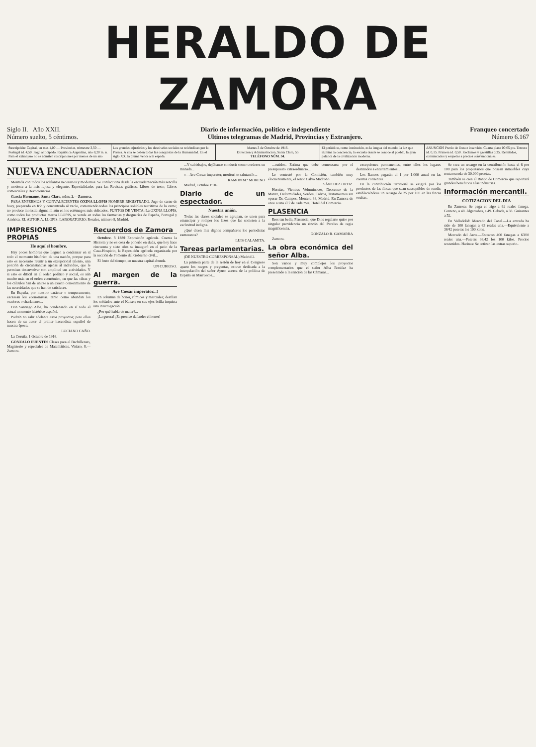HERALDO DE ZAMORA
Siglo II. Año XXII. Diario de información, político e independiente Franqueo concertado
Número suelto, 5 céntimos. Ultimos telegramas de Madrid, Provincias y Extranjero. Número 6.167
Suscripción: Capital, un mes 1,00 — Provincias, trimestre 3,50 — Portugal id. 4,50. Pago anticipado. República Argentina, año 8,20 m. n. Para el extranjero no se admiten suscripciones por menos de un año
Las grandes injusticias y los desniveles sociales se reivindican por la Prensa. A ella se deben todas las conquistas de la Humanidad. En el siglo XX, la pluma vence a la espada.
Martes 3 de Octubre de 1916.
Dirección y Administración, Santa Clara, 55
TELÉFONO NÚM. 34.
El periódico, como institución, es la lengua del mundo, la luz que ilumina la conciencia, la escuela donde se conoce al pueblo, la gran palanca de la civilización moderna.
ANUNCIOS Precio de línea e inserción. Cuarta plana 00,05 pts. Tercera id. 0,15. Primera id. 0,50. Reclamos y gacetillas 0,25. Remitidos, comunicados y esquelas a precios convencionales.
NUEVA ENCUADERNACION
Montada con todos los adelantos necesarios y modernos. Se confecciona desde la encuadernación más sencilla y modesta a la más lujosa y elegante. Especialidades para las Revistas gráficas, Libros de texto, Libros comerciales y Devocionarios.
García Hermanos, Santa Clara, núm. 2.—Zamora.
PARA ENFERMOS Y CONVALECIENTES OXINA LLOPIS NOMBRE REGISTRADO. Jugo de carne de buey, preparado en frío y concentrado al vacío, conteniendo todos los principios solubles nutritivos de la carne; no produce molestia alguna ni aún en los estómagos más delicados. PUNTOS DE VENTA: La OXINA LLOPIS, como todos los productos marca LLOPIS, se vende en todas las farmacias y droguerías de España, Portugal y América. EL AUTOR A. LLOPIS. LABORATORIO: Rosales, número 8, Madrid.
IMPRESIONES PROPIAS
He aquí el hombre.
Hay pocos hombres que lleguen a condensar en sí todo el momento histórico de una nación, porque para esto es necesario reunir a un excepcional talento, una porción de circunstancias ajenas al individuo, que le permitan desenvolver con amplitud sus actividades. Y si esto es difícil en el orden político y social, es aún mucho más en el orden económico, en que las cifras y los cálculos han de unirse a un exacto conocimiento de las necesidades que se han de satisfacer.
En España, por nuestro carácter o temperamento, escasean los economistas, tanto como abundan los oradores o charlatanes...
Don Santiago Alba, ha condensado en sí todo el actual momento histórico español.
Podrán no salir adelante estos proyectos; pero ellos hacen de su autor el primer hacendista español de nuestra época.
LUCIANO CAÑO.
La Coruña, 1 Octubre de 1916.
GONZALO FUENTES Clases para el Bachillerato, Magisterio y especiales de Matemáticas. Viriato, 8.—Zamora.
Recuerdos de Zamora
Octubre. 3 1889 Exposición agrícola. Cuenta la Historia y no es cosa de ponerlo en duda, que hoy hace cincuenta y siete años se inauguró en el patio de la Casa-Hospicio, la Exposición agrícola organizada por la sección de Fomento del Gobierno civil...
El fruto del tiempo, en nuestra capital abunda.
UN CURIOSO.
Al margen de la guerra.
Ave Cœsar imperator...!
En columna de honor, rítmicos y marciales; desfilan los soldados ante el Kaiser; en sus ojos brilla inquieta una interrogación...
¿Por qué había de matar?...
¡La guerra! ¡Es preciso defender el honor!
...Y cabizbajos, dejábanse conducir como corderos en manada...
«—Ave Cœsar imperator, morituri te salutant!»...
RAMON M.ª MORENO
Madrid, Octubre 1916.
Diario de un espectador.
Nuestra unión.
Todas las clases sociales se agrupan, se unen para emancipar y romper los lazos que las someten a la esclavitud indigna.
¿Qué dicen mis dignos compañeros los periodistas zamoranos?
LUIS CALAMITA.
Tareas parlamentarias.
(DE NUESTRO CORRESPONSAL) Madrid 2.
La primera parte de la sesión de hoy en el Congreso aparte los ruegos y preguntas, estuvo dedicada a la interpelación del señor Ayuso acerca de la política de España en Marruecos...
...cutidos. Estima que debe comenzarse por el presupuesto extraordinario...
Le contestó por la Comisión, también muy elocuentemente, el señor Calvo Madroño.
SÁNCHEZ ORTIZ.
Hernias, Vientres Voluminosos, Descenso de la Matriz, Deformidades, Sordos, Calvos, Tratamientos sin operar Dr. Campos, Montera 38, Madrid. En Zamora de once a una el 7 de cada mes, Hotel del Comercio.
PLASENCIA
Eres tan bella, Plasencia, que Dios regalarte quiso por singular providencia un rincón del Paraíso de regia magnificencia.
GONZALO R. GAMARRA
Zamora.
La obra económica del señor Alba.
Son varios y muy complejos los proyectos complementarios que el señor Alba Bonifaz ha presentado a la sanción de las Cámaras...
excepciones permanentes, entre ellos los lugares destinados a enterramientos...
Los Bancos pagarán el 1 por 1.000 anual en las cuentas corrientes.
En la contribución territorial se exigirá por los productos de las fincas que sean susceptibles de rendir, estableciéndose un recargo de 25 por 100 en las fincas ocultas.
Se crea un recargo en la contribución hasta el 6 por 100 para los propietarios que posean inmuebles cuya renta exceda de 30.000 pesetas.
También se crea el Banco de Comercio que reportará grandes beneficios a las industrias.
Información mercantil.
COTIZACION DEL DIA
En Zamora: Se paga el trigo a 62 reales fanega. Centeno, a 48. Algarrobas, a 49. Cebada, a 38. Guisantes a 52.
En Valladolid: Mercado del Canal.—La entrada ha sido de 100 fanegas a 63 reales una.—Equivalente a 36'42 pesetas los 100 kilos.
Mercado del Arco.—Entraron 400 fanegas a 63'00 reales una.—Pesetas 36,42 los 100 kilos. Precios sostenidos. Harinas: Se cotizan las extras superio-